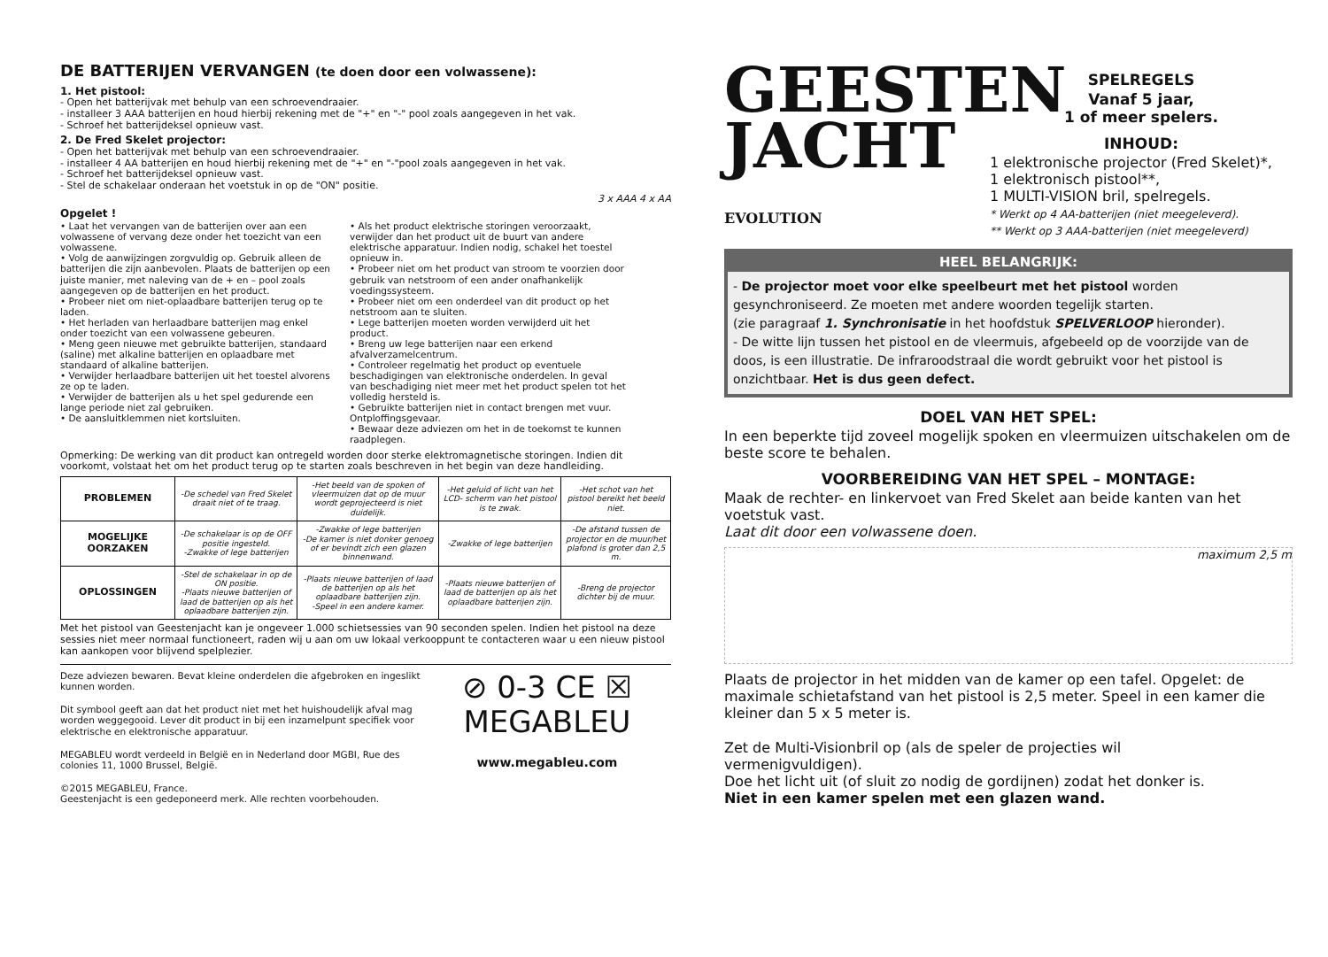DE BATTERIJEN VERVANGEN (te doen door een volwassene):
1. Het pistool:
- Open het batterijvak met behulp van een schroevendraaier.
- installeer 3 AAA batterijen en houd hierbij rekening met de "+" en "-" pool zoals aangegeven in het vak.
- Schroef het batterijdeksel opnieuw vast.
2. De Fred Skelet projector:
- Open het batterijvak met behulp van een schroevendraaier.
- installeer 4 AA batterijen en houd hierbij rekening met de "+" en "-"pool zoals aangegeven in het vak.
- Schroef het batterijdeksel opnieuw vast.
- Stel de schakelaar onderaan het voetstuk in op de "ON" positie.
3 x AAA 4 x AA
Opgelet !
• Laat het vervangen van de batterijen over aan een volwassene of vervang deze onder het toezicht van een volwassene.
• Volg de aanwijzingen zorgvuldig op. Gebruik alleen de batterijen die zijn aanbevolen. Plaats de batterijen op een juiste manier, met naleving van de + en – pool zoals aangegeven op de batterijen en het product.
• Probeer niet om niet-oplaadbare batterijen terug op te laden.
• Het herladen van herlaadbare batterijen mag enkel onder toezicht van een volwassene gebeuren.
• Meng geen nieuwe met gebruikte batterijen, standaard (saline) met alkaline batterijen en oplaadbare met standaard of alkaline batterijen.
• Verwijder herlaadbare batterijen uit het toestel alvorens ze op te laden.
• Verwijder de batterijen als u het spel gedurende een lange periode niet zal gebruiken.
• De aansluitklemmen niet kortsluiten.
• Als het product elektrische storingen veroorzaakt, verwijder dan het product uit de buurt van andere elektrische apparatuur. Indien nodig, schakel het toestel opnieuw in.
• Probeer niet om het product van stroom te voorzien door gebruik van netstroom of een ander onafhankelijk voedingssysteem.
• Probeer niet om een onderdeel van dit product op het netstroom aan te sluiten.
• Lege batterijen moeten worden verwijderd uit het product.
• Breng uw lege batterijen naar een erkend afvalverzamelcentrum.
• Controleer regelmatig het product op eventuele beschadigingen van elektronische onderdelen. In geval van beschadiging niet meer met het product spelen tot het volledig hersteld is.
• Gebruikte batterijen niet in contact brengen met vuur. Ontploffingsgevaar.
• Bewaar deze adviezen om het in de toekomst te kunnen raadplegen.
Opmerking: De werking van dit product kan ontregeld worden door sterke elektromagnetische storingen. Indien dit voorkomt, volstaat het om het product terug op te starten zoals beschreven in het begin van deze handleiding.
| PROBLEMEN | -De schedel van Fred Skelet draait niet of te traag. | -Het beeld van de spoken of vleermuizen dat op de muur wordt geprojecteerd is niet duidelijk. | -Het geluid of licht van het LCD- scherm van het pistool is te zwak. | -Het schot van het pistool bereikt het beeld niet. |
| MOGELIJKE OORZAKEN | -De schakelaar is op de OFF positie ingesteld. -Zwakke of lege batterijen | -Zwakke of lege batterijen -De kamer is niet donker genoeg of er bevindt zich een glazen binnenwand. | -Zwakke of lege batterijen | -De afstand tussen de projector en de muur/het plafond is groter dan 2,5 m. |
| OPLOSSINGEN | -Stel de schakelaar in op de ON positie. -Plaats nieuwe batterijen of laad de batterijen op als het oplaadbare batterijen zijn. | -Plaats nieuwe batterijen of laad de batterijen op als het oplaadbare batterijen zijn. -Speel in een andere kamer. | -Plaats nieuwe batterijen of laad de batterijen op als het oplaadbare batterijen zijn. | -Breng de projector dichter bij de muur. |
Met het pistool van Geestenjacht kan je ongeveer 1.000 schietsessies van 90 seconden spelen. Indien het pistool na deze sessies niet meer normaal functioneert, raden wij u aan om uw lokaal verkooppunt te contacteren waar u een nieuw pistool kan aankopen voor blijvend spelplezier.
Deze adviezen bewaren. Bevat kleine onderdelen die afgebroken en ingeslikt kunnen worden.
Dit symbool geeft aan dat het product niet met het huishoudelijk afval mag worden weggegooid. Lever dit product in bij een inzamelpunt specifiek voor elektrische en elektronische apparatuur.
MEGABLEU wordt verdeeld in België en in Nederland door MGBI, Rue des colonies 11, 1000 Brussel, België.
©2015 MEGABLEU, France.
Geestenjacht is een gedeponeerd merk. Alle rechten voorbehouden.
⊘ 0-3 CE ☒
MEGABLEU
www.megableu.com
GEESTEN
JACHT
EVOLUTION
SPELREGELS
Vanaf 5 jaar,
1 of meer spelers.
INHOUD:
1 elektronische projector (Fred Skelet)*,
1 elektronisch pistool**,
1 MULTI-VISION bril, spelregels.
* Werkt op 4 AA-batterijen (niet meegeleverd).
** Werkt op 3 AAA-batterijen (niet meegeleverd)
HEEL BELANGRIJK:
- De projector moet voor elke speelbeurt met het pistool worden gesynchroniseerd. Ze moeten met andere woorden tegelijk starten.
(zie paragraaf 1. Synchronisatie in het hoofdstuk SPELVERLOOP hieronder).
- De witte lijn tussen het pistool en de vleermuis, afgebeeld op de voorzijde van de doos, is een illustratie. De infraroodstraal die wordt gebruikt voor het pistool is onzichtbaar. Het is dus geen defect.
DOEL VAN HET SPEL:
In een beperkte tijd zoveel mogelijk spoken en vleermuizen uitschakelen om de beste score te behalen.
VOORBEREIDING VAN HET SPEL – MONTAGE:
Maak de rechter- en linkervoet van Fred Skelet aan beide kanten van het voetstuk vast.
Laat dit door een volwassene doen.
maximum 2,5 m
Plaats de projector in het midden van de kamer op een tafel. Opgelet: de maximale schietafstand van het pistool is 2,5 meter. Speel in een kamer die kleiner dan 5 x 5 meter is.
Zet de Multi-Visionbril op (als de speler de projecties wil vermenigvuldigen).
Doe het licht uit (of sluit zo nodig de gordijnen) zodat het donker is. Niet in een kamer spelen met een glazen wand.